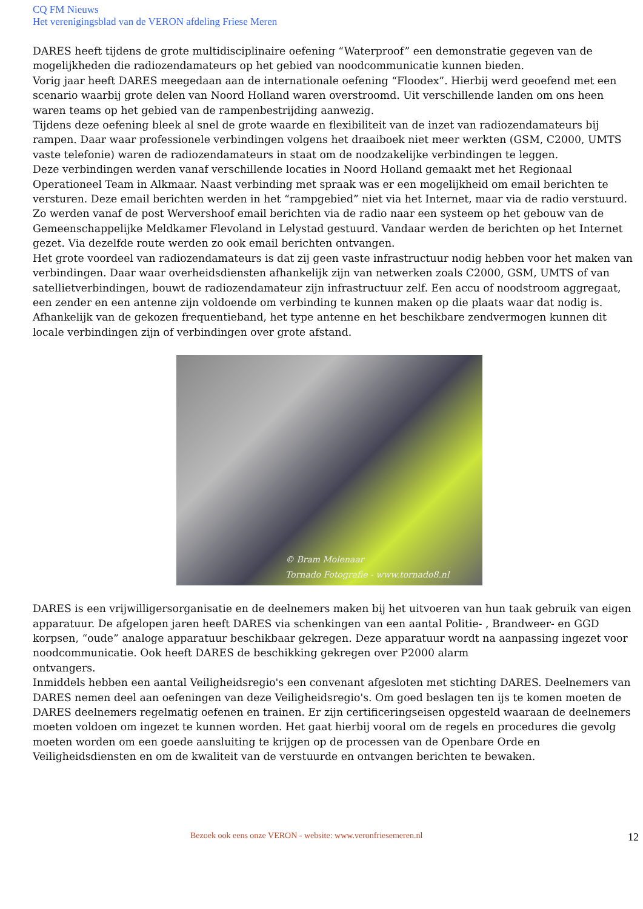CQ FM Nieuws
Het verenigingsblad van de VERON afdeling Friese Meren
DARES heeft tijdens de grote multidisciplinaire oefening “Waterproof” een demonstratie gegeven van de mogelijkheden die radiozendamateurs op het gebied van noodcommunicatie kunnen bieden.
Vorig jaar heeft DARES meegedaan aan de internationale oefening “Floodex”. Hierbij werd geoefend met een scenario waarbij grote delen van Noord Holland waren overstroomd. Uit verschillende landen om ons heen waren teams op het gebied van de rampenbestrijding aanwezig.
Tijdens deze oefening bleek al snel de grote waarde en flexibiliteit van de inzet van radiozendamateurs bij rampen. Daar waar professionele verbindingen volgens het draaiboek niet meer werkten (GSM, C2000, UMTS vaste telefonie) waren de radiozendamateurs in staat om de noodzakelijke verbindingen te leggen.
Deze verbindingen werden vanaf verschillende locaties in Noord Holland gemaakt met het Regionaal Operationeel Team in Alkmaar. Naast verbinding met spraak was er een mogelijkheid om email berichten te versturen. Deze email berichten werden in het “rampgebied” niet via het Internet, maar via de radio verstuurd. Zo werden vanaf de post Wervershoof email berichten via de radio naar een systeem op het gebouw van de Gemeenschappelijke Meldkamer Flevoland in Lelystad gestuurd. Vandaar werden de berichten op het Internet gezet. Via dezelfde route werden zo ook email berichten ontvangen.
Het grote voordeel van radiozendamateurs is dat zij geen vaste infrastructuur nodig hebben voor het maken van verbindingen. Daar waar overheidsdiensten afhankelijk zijn van netwerken zoals C2000, GSM, UMTS of van satellietverbindingen, bouwt de radiozendamateur zijn infrastructuur zelf. Een accu of noodstroom aggregaat, een zender en een antenne zijn voldoende om verbinding te kunnen maken op die plaats waar dat nodig is. Afhankelijk van de gekozen frequentieband, het type antenne en het beschikbare zendvermogen kunnen dit locale verbindingen zijn of verbindingen over grote afstand.
© Bram Molenaar
Tornado Fotografie - www.tornado8.nl
DARES is een vrijwilligersorganisatie en de deelnemers maken bij het uitvoeren van hun taak gebruik van eigen apparatuur. De afgelopen jaren heeft DARES via schenkingen van een aantal Politie- , Brandweer- en GGD korpsen, “oude” analoge apparatuur beschikbaar gekregen. Deze apparatuur wordt na aanpassing ingezet voor
noodcommunicatie. Ook heeft DARES de beschikking gekregen over P2000 alarm
ontvangers.
Inmiddels hebben een aantal Veiligheidsregio's een convenant afgesloten met stichting DARES. Deelnemers van DARES nemen deel aan oefeningen van deze Veiligheidsregio's. Om goed beslagen ten ijs te komen moeten de DARES deelnemers regelmatig oefenen en trainen. Er zijn certificeringseisen opgesteld waaraan de deelnemers moeten voldoen om ingezet te kunnen worden. Het gaat hierbij vooral om de regels en procedures die gevolg moeten worden om een goede aansluiting te krijgen op de processen van de Openbare Orde en Veiligheidsdiensten en om de kwaliteit van de verstuurde en ontvangen berichten te bewaken.
Bezoek ook eens onze VERON - website: www.veronfriesemeren.nl 12